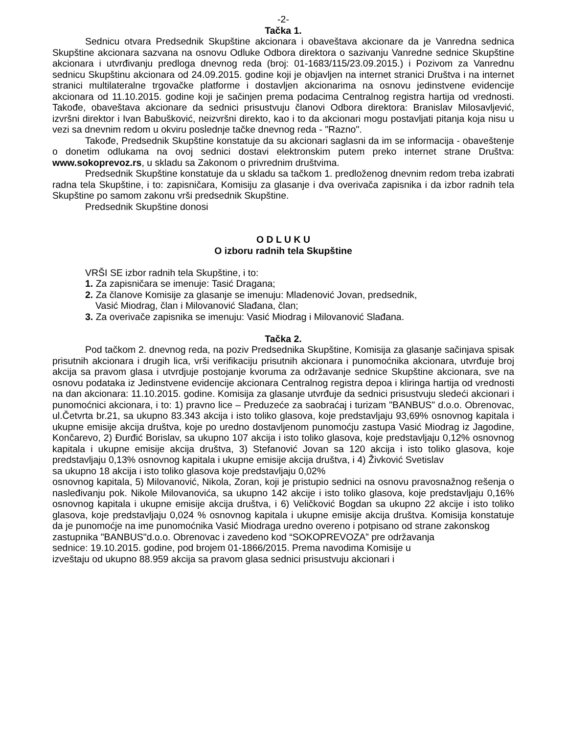-2-
Tačka 1.
Sednicu otvara Predsednik Skupštine akcionara i obaveštava akcionare da je Vanredna sednica Skupštine akcionara sazvana na osnovu Odluke Odbora direktora o sazivanju Vanredne sednice Skupštine akcionara i utvrđivanju predloga dnevnog reda (broj: 01-1683/115/23.09.2015.) i Pozivom za Vanrednu sednicu Skupštinu akcionara od 24.09.2015. godine koji je objavljen na internet stranici Društva i na internet stranici multilateralne trgovačke platforme i dostavljen akcionarima na osnovu jedinstvene evidencije akcionara od 11.10.2015. godine koji je sačinjen prema podacima Centralnog registra hartija od vrednosti. Takođe, obaveštava akcionare da sednici prisustvuju članovi Odbora direktora: Branislav Milosavljević, izvršni direktor i Ivan Babušković, neizvršni direkto, kao i to da akcionari mogu postavljati pitanja koja nisu u vezi sa dnevnim redom u okviru poslednje tačke dnevnog reda - "Razno".
Takođe, Predsednik Skupštine konstatuje da su akcionari saglasni da im se informacija - obaveštenje o donetim odlukama na ovoj sednici dostavi elektronskim putem preko internet strane Društva: www.sokoprevoz.rs, u skladu sa Zakonom o privrednim društvima.
Predsednik Skupštine konstatuje da u skladu sa tačkom 1. predloženog dnevnim redom treba izabrati radna tela Skupštine, i to: zapisničara, Komisiju za glasanje i dva overivača zapisnika i da izbor radnih tela Skupštine po samom zakonu vrši predsednik Skupštine.
Predsednik Skupštine donosi
O D L U K U
O izboru radnih tela Skupštine
VRŠI SE izbor radnih tela Skupštine, i to:
1. Za zapisničara se imenuje: Tasić Dragana;
2. Za članove Komisije za glasanje se imenuju: Mladenović Jovan, predsednik,
Vasić Miodrag, član i Milovanović Slađana, član;
3. Za overivače zapisnika se imenuju: Vasić Miodrag i Milovanović Slađana.
Tačka 2.
Pod tačkom 2. dnevnog reda, na poziv Predsednika Skupštine, Komisija za glasanje sačinjava spisak prisutnih akcionara i drugih lica, vrši verifikaciju prisutnih akcionara i punomoćnika akcionara, utvrđuje broj akcija sa pravom glasa i utvrdjuje postojanje kvoruma za održavanje sednice Skupštine akcionara, sve na osnovu podataka iz Jedinstvene evidencije akcionara Centralnog registra depoa i kliringa hartija od vrednosti na dan akcionara: 11.10.2015. godine. Komisija za glasanje utvrđuje da sednici prisustvuju sledeći akcionari i punomoćnici akcionara, i to: 1) pravno lice – Preduzeće za saobraćaj i turizam "BANBUS" d.o.o. Obrenovac, ul.Četvrta br.21, sa ukupno 83.343 akcija i isto toliko glasova, koje predstavljaju 93,69% osnovnog kapitala i ukupne emisije akcija društva, koje po uredno dostavljenom punomoćju zastupa Vasić Miodrag iz Jagodine, Končarevo, 2) Đurđić Borislav, sa ukupno 107 akcija i isto toliko glasova, koje predstavljaju 0,12% osnovnog kapitala i ukupne emisije akcija društva, 3) Stefanović Jovan sa 120 akcija i isto toliko glasova, koje predstavljaju 0,13% osnovnog kapitala i ukupne emisije akcija društva, i 4) Živković Svetislav
sa ukupno 18 akcija i isto toliko glasova koje predstavljaju 0,02%
osnovnog kapitala, 5) Milovanović, Nikola, Zoran, koji je pristupio sednici na osnovu pravosnažnog rešenja o nasleđivanju pok. Nikole Milovanovića, sa ukupno 142 akcije i isto toliko glasova, koje predstavljaju 0,16% osnovnog kapitala i ukupne emisije akcija društva, i 6) Veličković Bogdan sa ukupno 22 akcije i isto toliko glasova, koje predstavljaju 0,024 % osnovnog kapitala i ukupne emisije akcija društva. Komisija konstatuje da je punomoćje na ime punomoćnika Vasić Miodraga uredno overeno i potpisano od strane zakonskog
zastupnika "BANBUS"d.o.o. Obrenovac i zavedeno kod “SOKOPREVOZA” pre održavanja
sednice: 19.10.2015. godine, pod brojem 01-1866/2015. Prema navodima Komisije u
izveštaju od ukupno 88.959 akcija sa pravom glasa sednici prisustvuju akcionari i